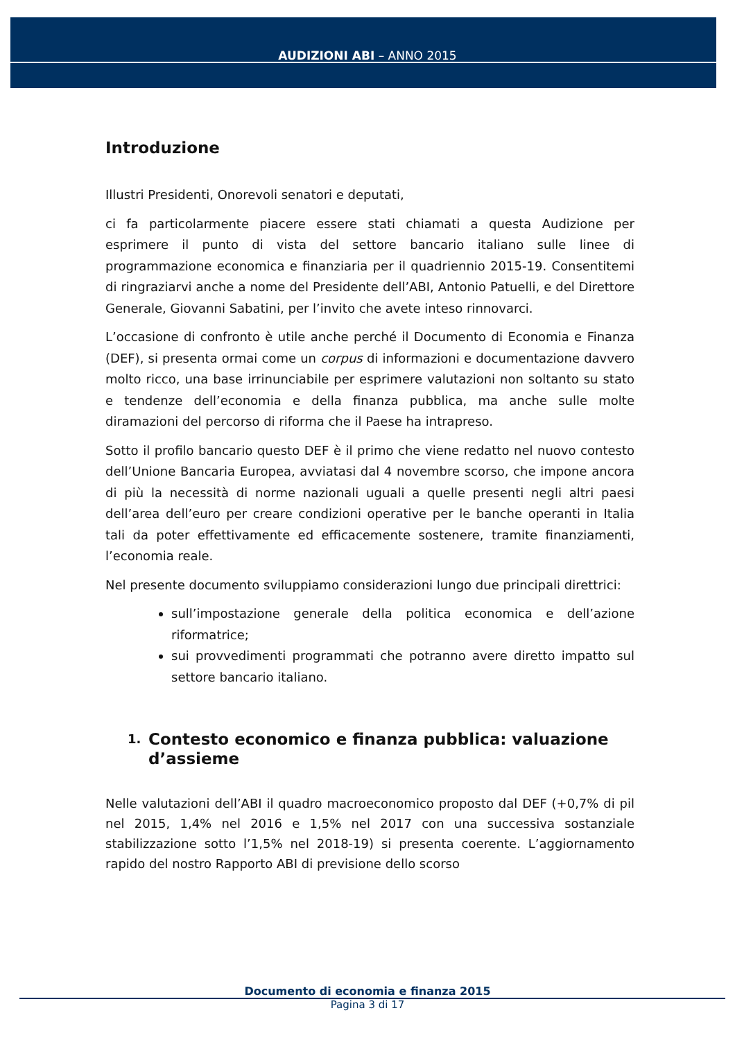AUDIZIONI ABI – ANNO 2015
Introduzione
Illustri Presidenti, Onorevoli senatori e deputati,
ci fa particolarmente piacere essere stati chiamati a questa Audizione per esprimere il punto di vista del settore bancario italiano sulle linee di programmazione economica e finanziaria per il quadriennio 2015-19. Consentitemi di ringraziarvi anche a nome del Presidente dell’ABI, Antonio Patuelli, e del Direttore Generale, Giovanni Sabatini, per l’invito che avete inteso rinnovarci.
L’occasione di confronto è utile anche perché il Documento di Economia e Finanza (DEF), si presenta ormai come un corpus di informazioni e documentazione davvero molto ricco, una base irrinunciabile per esprimere valutazioni non soltanto su stato e tendenze dell’economia e della finanza pubblica, ma anche sulle molte diramazioni del percorso di riforma che il Paese ha intrapreso.
Sotto il profilo bancario questo DEF è il primo che viene redatto nel nuovo contesto dell’Unione Bancaria Europea, avviatasi dal 4 novembre scorso, che impone ancora di più la necessità di norme nazionali uguali a quelle presenti negli altri paesi dell’area dell’euro per creare condizioni operative per le banche operanti in Italia tali da poter effettivamente ed efficacemente sostenere, tramite finanziamenti, l’economia reale.
Nel presente documento sviluppiamo considerazioni lungo due principali direttrici:
sull’impostazione generale della politica economica e dell’azione riformatrice;
sui provvedimenti programmati che potranno avere diretto impatto sul settore bancario italiano.
1. Contesto economico e finanza pubblica: valuazione d’assieme
Nelle valutazioni dell’ABI il quadro macroeconomico proposto dal DEF (+0,7% di pil nel 2015, 1,4% nel 2016 e 1,5% nel 2017 con una successiva sostanziale stabilizzazione sotto l’1,5% nel 2018-19) si presenta coerente. L’aggiornamento rapido del nostro Rapporto ABI di previsione dello scorso
Documento di economia e finanza 2015
Pagina 3 di 17